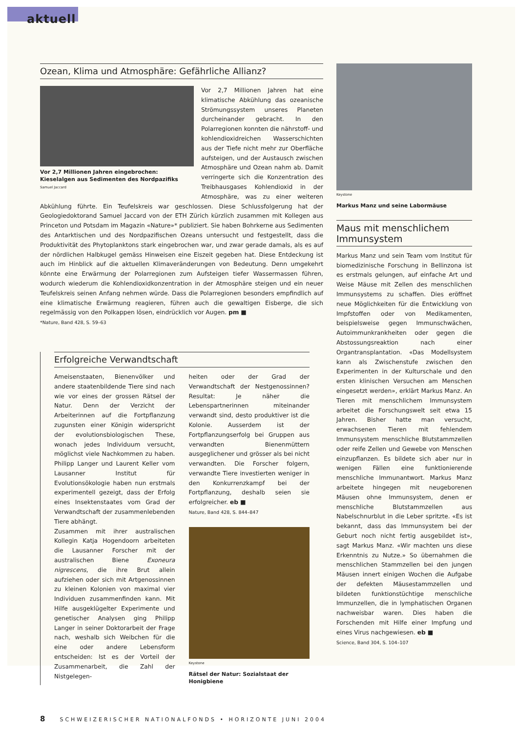aktuell
Ozean, Klima und Atmosphäre: Gefährliche Allianz?
Vor 2,7 Millionen Jahren eingebrochen: Kieselalgen aus Sedimenten des Nordpazifiks
Samuel Jaccard
Vor 2,7 Millionen Jahren hat eine klimatische Abkühlung das ozeanische Strömungssystem unseres Planeten durcheinander gebracht. In den Polarregionen konnten die nährstoff- und kohlendioxidreichen Wasserschichten aus der Tiefe nicht mehr zur Oberfläche aufsteigen, und der Austausch zwischen Atmosphäre und Ozean nahm ab. Damit verringerte sich die Konzentration des Treibhausgases Kohlendioxid in der Atmosphäre, was zu einer weiteren Abkühlung führte. Ein Teufelskreis war geschlossen. Diese Schlussfolgerung hat der Geologiedoktorand Samuel Jaccard von der ETH Zürich kürzlich zusammen mit Kollegen aus Princeton und Potsdam im Magazin «Nature»* publiziert. Sie haben Bohrkerne aus Sedimenten des Antarktischen und des Nordpazifischen Ozeans untersucht und festgestellt, dass die Produktivität des Phytoplanktons stark eingebrochen war, und zwar gerade damals, als es auf der nördlichen Halbkugel gemäss Hinweisen eine Eiszeit gegeben hat. Diese Entdeckung ist auch im Hinblick auf die aktuellen Klimaveränderungen von Bedeutung. Denn umgekehrt könnte eine Erwärmung der Polarregionen zum Aufsteigen tiefer Wassermassen führen, wodurch wiederum die Kohlendioxidkonzentration in der Atmosphäre steigen und ein neuer Teufelskreis seinen Anfang nehmen würde. Dass die Polarregionen besonders empfindlich auf eine klimatische Erwärmung reagieren, führen auch die gewaltigen Eisberge, die sich regelmässig von den Polkappen lösen, eindrücklich vor Augen. pm ■
*Nature, Band 428, S. 59–63
Erfolgreiche Verwandtschaft
Ameisenstaaten, Bienenvölker und andere staatenbildende Tiere sind nach wie vor eines der grossen Rätsel der Natur. Denn der Verzicht der Arbeiterinnen auf die Fortpflanzung zugunsten einer Königin widerspricht der evolutionsbiologischen These, wonach jedes Individuum versucht, möglichst viele Nachkommen zu haben. Philipp Langer und Laurent Keller vom Lausanner Institut für Evolutionsökologie haben nun erstmals experimentell gezeigt, dass der Erfolg eines Insektenstaates vom Grad der Verwandtschaft der zusammenlebenden Tiere abhängt.
Zusammen mit ihrer australischen Kollegin Katja Hogendoorn arbeiteten die Lausanner Forscher mit der australischen Biene Exoneura nigrescens, die ihre Brut allein aufziehen oder sich mit Artgenossinnen zu kleinen Kolonien von maximal vier Individuen zusammenfinden kann. Mit Hilfe ausgeklügelter Experimente und genetischer Analysen ging Philipp Langer in seiner Doktorarbeit der Frage nach, weshalb sich Weibchen für die eine oder andere Lebensform entscheiden: Ist es der Vorteil der Zusammenarbeit, die Zahl der Nistgelegen-
heiten oder der Grad der Verwandtschaft der Nestgenossinnen? Resultat: Je näher die Lebenspartnerinnen miteinander verwandt sind, desto produktiver ist die Kolonie. Ausserdem ist der Fortpflanzungserfolg bei Gruppen aus verwandten Bienenmüttern ausgeglichener und grösser als bei nicht verwandten. Die Forscher folgern, verwandte Tiere investierten weniger in den Konkurrenzkampf bei der Fortpflanzung, deshalb seien sie erfolgreicher. eb ■
Nature, Band 428, S. 844–847
Keystone
Rätsel der Natur: Sozialstaat der Honigbiene
Keystone
Markus Manz und seine Labormäuse
Maus mit menschlichem Immunsystem
Markus Manz und sein Team vom Institut für biomedizinische Forschung in Bellinzona ist es erstmals gelungen, auf einfache Art und Weise Mäuse mit Zellen des menschlichen Immunsystems zu schaffen. Dies eröffnet neue Möglichkeiten für die Entwicklung von Impfstoffen oder von Medikamenten, beispielsweise gegen Immunschwächen, Autoimmunkrankheiten oder gegen die Abstossungsreaktion nach einer Organtransplantation. «Das Modellsystem kann als Zwischenstufe zwischen den Experimenten in der Kulturschale und den ersten klinischen Versuchen am Menschen eingesetzt werden», erklärt Markus Manz. An Tieren mit menschlichem Immunsystem arbeitet die Forschungswelt seit etwa 15 Jahren. Bisher hatte man versucht, erwachsenen Tieren mit fehlendem Immunsystem menschliche Blutstammzellen oder reife Zellen und Gewebe von Menschen einzupflanzen. Es bildete sich aber nur in wenigen Fällen eine funktionierende menschliche Immunantwort. Markus Manz arbeitete hingegen mit neugeborenen Mäusen ohne Immunsystem, denen er menschliche Blutstammzellen aus Nabelschnurblut in die Leber spritzte. «Es ist bekannt, dass das Immunsystem bei der Geburt noch nicht fertig ausgebildet ist», sagt Markus Manz. «Wir machten uns diese Erkenntnis zu Nutze.» So übernahmen die menschlichen Stammzellen bei den jungen Mäusen innert einigen Wochen die Aufgabe der defekten Mäusestammzellen und bildeten funktionstüchtige menschliche Immunzellen, die in lymphatischen Organen nachweisbar waren. Dies haben die Forschenden mit Hilfe einer Impfung und eines Virus nachgewiesen. eb ■
Science, Band 304, S. 104–107
8 SCHWEIZERISCHER NATIONALFONDS • HORIZONTE JUNI 2004